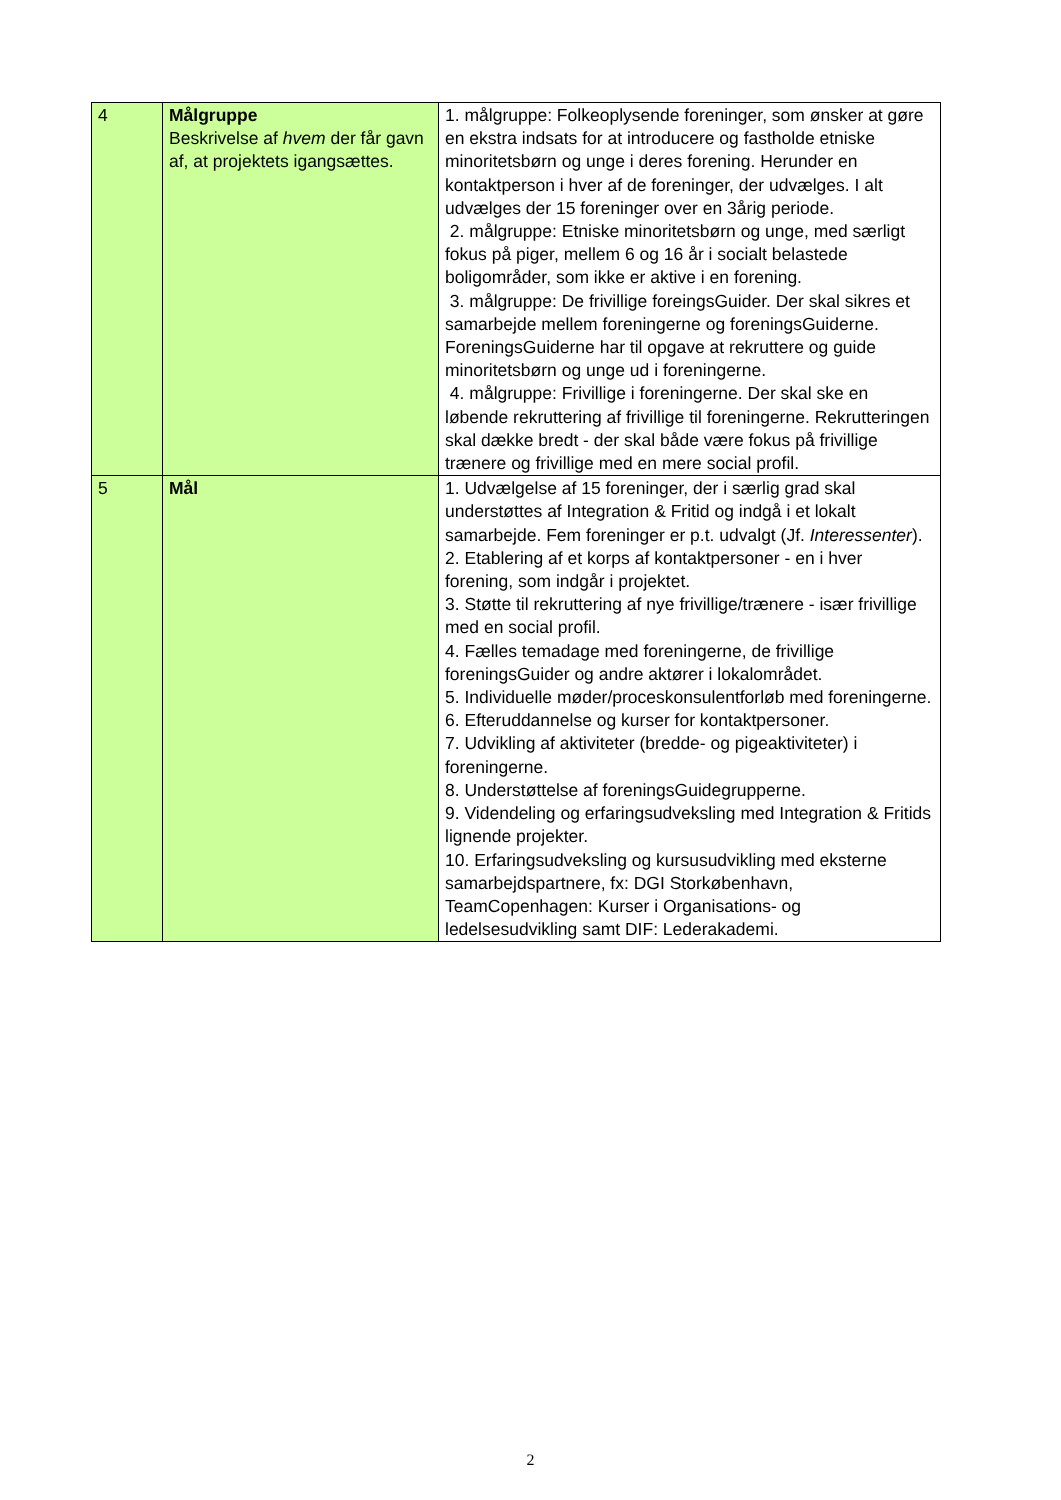| 4 | Målgruppe Beskrivelse af hvem der får gavn af, at projektets igangsættes. | 1. målgruppe: Folkeoplysende foreninger, som ønsker at gøre en ekstra indsats for at introducere og fastholde etniske minoritetsbørn og unge i deres forening. Herunder en kontaktperson i hver af de foreninger, der udvælges. I alt udvælges der 15 foreninger over en 3årig periode. 2. målgruppe: Etniske minoritetsbørn og unge, med særligt fokus på piger, mellem 6 og 16 år i socialt belastede boligområder, som ikke er aktive i en forening. 3. målgruppe: De frivillige foreingsGuider. Der skal sikres et samarbejde mellem foreningerne og foreningsGuiderne. ForeningsGuiderne har til opgave at rekruttere og guide minoritetsbørn og unge ud i foreningerne. 4. målgruppe: Frivillige i foreningerne. Der skal ske en løbende rekruttering af frivillige til foreningerne. Rekrutteringen skal dække bredt - der skal både være fokus på frivillige trænere og frivillige med en mere social profil. |
| 5 | Mål | 1. Udvælgelse af 15 foreninger, der i særlig grad skal understøttes af Integration & Fritid og indgå i et lokalt samarbejde. Fem foreninger er p.t. udvalgt (Jf. Interessenter ). 2. Etablering af et korps af kontaktpersoner - en i hver forening, som indgår i projektet. 3. Støtte til rekruttering af nye frivillige/trænere - især frivillige med en social profil. 4. Fælles temadage med foreningerne, de frivillige foreningsGuider og andre aktører i lokalområdet. 5. Individuelle møder/proceskonsulentforløb med foreningerne. 6. Efteruddannelse og kurser for kontaktpersoner. 7. Udvikling af aktiviteter (bredde- og pigeaktiviteter) i foreningerne. 8. Understøttelse af foreningsGuidegrupperne. 9. Videndeling og erfaringsudveksling med Integration & Fritids lignende projekter. 10. Erfaringsudveksling og kursusudvikling med eksterne samarbejdspartnere, fx: DGI Storkøbenhavn, TeamCopenhagen: Kurser i Organisations- og ledelsesudvikling samt DIF: Lederakademi. |
2